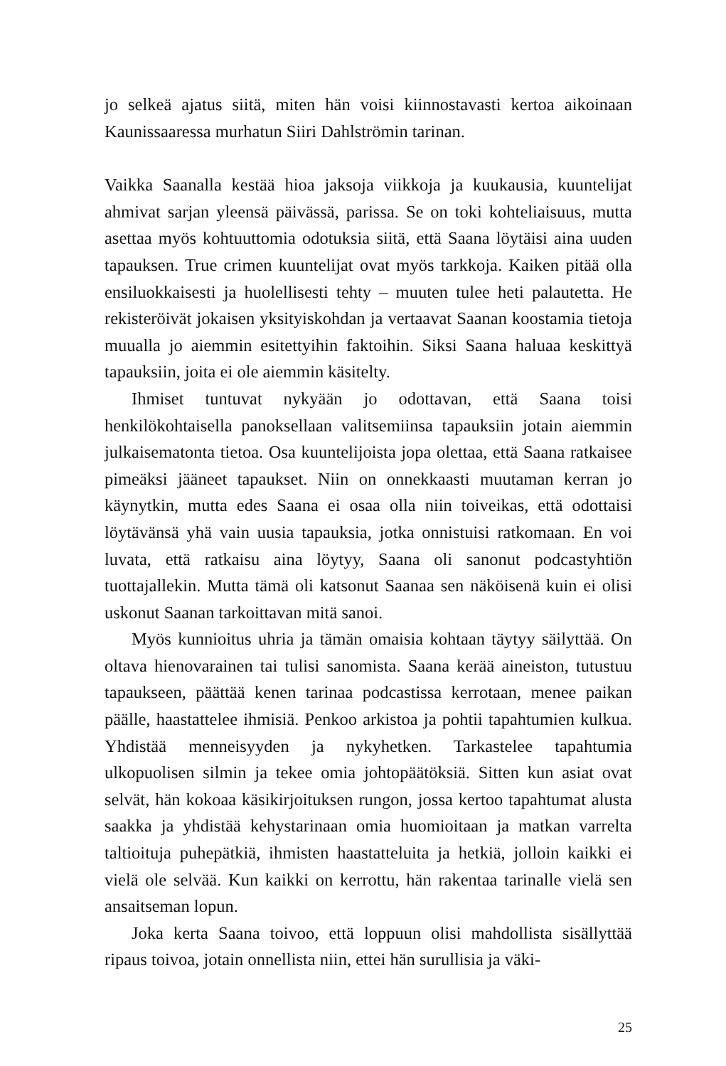jo selkeä ajatus siitä, miten hän voisi kiinnostavasti kertoa aikoinaan Kaunissaaressa murhatun Siiri Dahlströmin tarinan.
Vaikka Saanalla kestää hioa jaksoja viikkoja ja kuukausia, kuuntelijat ahmivat sarjan yleensä päivässä, parissa. Se on toki kohteliaisuus, mutta asettaa myös kohtuuttomia odotuksia siitä, että Saana löytäisi aina uuden tapauksen. True crimen kuuntelijat ovat myös tarkkoja. Kaiken pitää olla ensiluokkaisesti ja huolellisesti tehty – muuten tulee heti palautetta. He rekisteröivät jokaisen yksityiskohdan ja vertaavat Saanan koostamia tietoja muualla jo aiemmin esitettyihin faktoihin. Siksi Saana haluaa keskittyä tapauksiin, joita ei ole aiemmin käsitelty.
Ihmiset tuntuvat nykyään jo odottavan, että Saana toisi henkilökohtaisella panoksellaan valitsemiinsa tapauksiin jotain aiemmin julkaisematonta tietoa. Osa kuuntelijoista jopa olettaa, että Saana ratkaisee pimeäksi jääneet tapaukset. Niin on onnekkaasti muutaman kerran jo käynytkin, mutta edes Saana ei osaa olla niin toiveikas, että odottaisi löytävänsä yhä vain uusia tapauksia, jotka onnistuisi ratkomaan. En voi luvata, että ratkaisu aina löytyy, Saana oli sanonut podcastyhtiön tuottajallekin. Mutta tämä oli katsonut Saanaa sen näköisenä kuin ei olisi uskonut Saanan tarkoittavan mitä sanoi.
Myös kunnioitus uhria ja tämän omaisia kohtaan täytyy säilyttää. On oltava hienovarainen tai tulisi sanomista. Saana kerää aineiston, tutustuu tapaukseen, päättää kenen tarinaa podcastissa kerrotaan, menee paikan päälle, haastattelee ihmisiä. Penkoo arkistoa ja pohtii tapahtumien kulkua. Yhdistää menneisyyden ja nykyhetken. Tarkastelee tapahtumia ulkopuolisen silmin ja tekee omia johtopäätöksiä. Sitten kun asiat ovat selvät, hän kokoaa käsikirjoituksen rungon, jossa kertoo tapahtumat alusta saakka ja yhdistää kehystarinaan omia huomioitaan ja matkan varrelta taltioituja puhepätkiä, ihmisten haastatteluita ja hetkiä, jolloin kaikki ei vielä ole selvää. Kun kaikki on kerrottu, hän rakentaa tarinalle vielä sen ansaitseman lopun.
Joka kerta Saana toivoo, että loppuun olisi mahdollista sisällyttää ripaus toivoa, jotain onnellista niin, ettei hän surullisia ja väki-
25